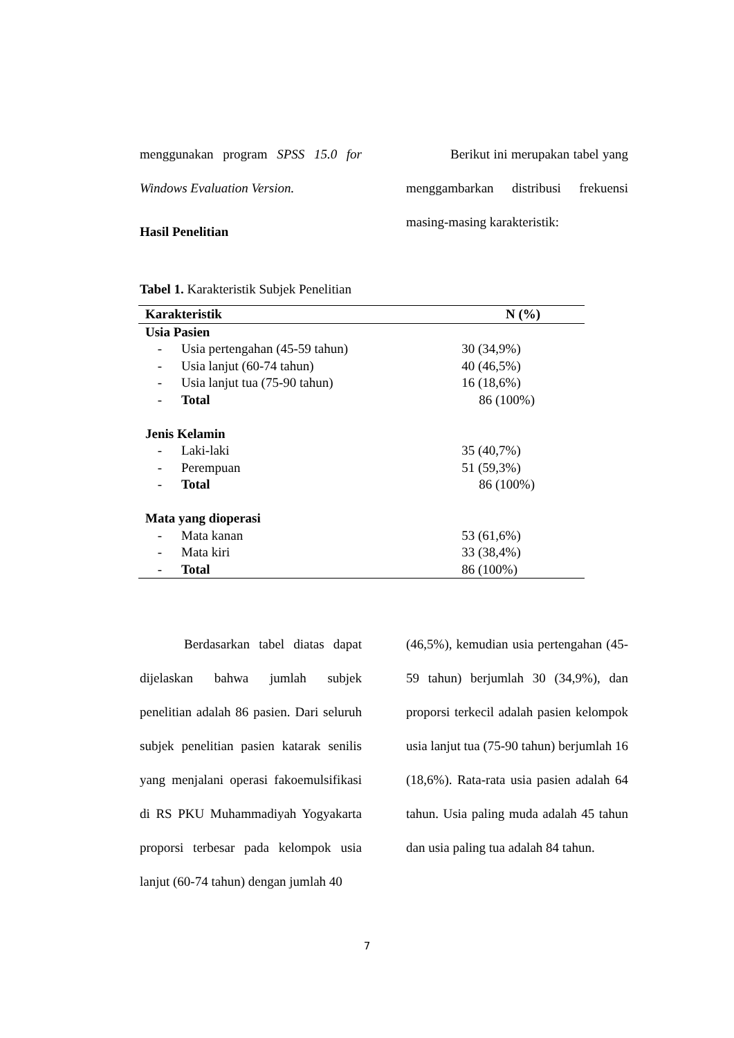menggunakan program SPSS 15.0 for Windows Evaluation Version.
Hasil Penelitian
Berikut ini merupakan tabel yang menggambarkan distribusi frekuensi masing-masing karakteristik:
Tabel 1. Karakteristik Subjek Penelitian
| Karakteristik | | N (%) |
| --- | --- | --- |
| Usia Pasien | | |
| - | Usia pertengahan (45-59 tahun) | 30 (34,9%) |
| - | Usia lanjut (60-74 tahun) | 40 (46,5%) |
| - | Usia lanjut tua (75-90 tahun) | 16 (18,6%) |
| - | Total | 86 (100%) |
| Jenis Kelamin | | |
| - | Laki-laki | 35 (40,7%) |
| - | Perempuan | 51 (59,3%) |
| - | Total | 86 (100%) |
| Mata yang dioperasi | | |
| - | Mata kanan | 53 (61,6%) |
| - | Mata kiri | 33 (38,4%) |
| - | Total | 86 (100%) |
Berdasarkan tabel diatas dapat dijelaskan bahwa jumlah subjek penelitian adalah 86 pasien. Dari seluruh subjek penelitian pasien katarak senilis yang menjalani operasi fakoemulsifikasi di RS PKU Muhammadiyah Yogyakarta proporsi terbesar pada kelompok usia lanjut (60-74 tahun) dengan jumlah 40
(46,5%), kemudian usia pertengahan (45-59 tahun) berjumlah 30 (34,9%), dan proporsi terkecil adalah pasien kelompok usia lanjut tua (75-90 tahun) berjumlah 16 (18,6%). Rata-rata usia pasien adalah 64 tahun. Usia paling muda adalah 45 tahun dan usia paling tua adalah 84 tahun.
7